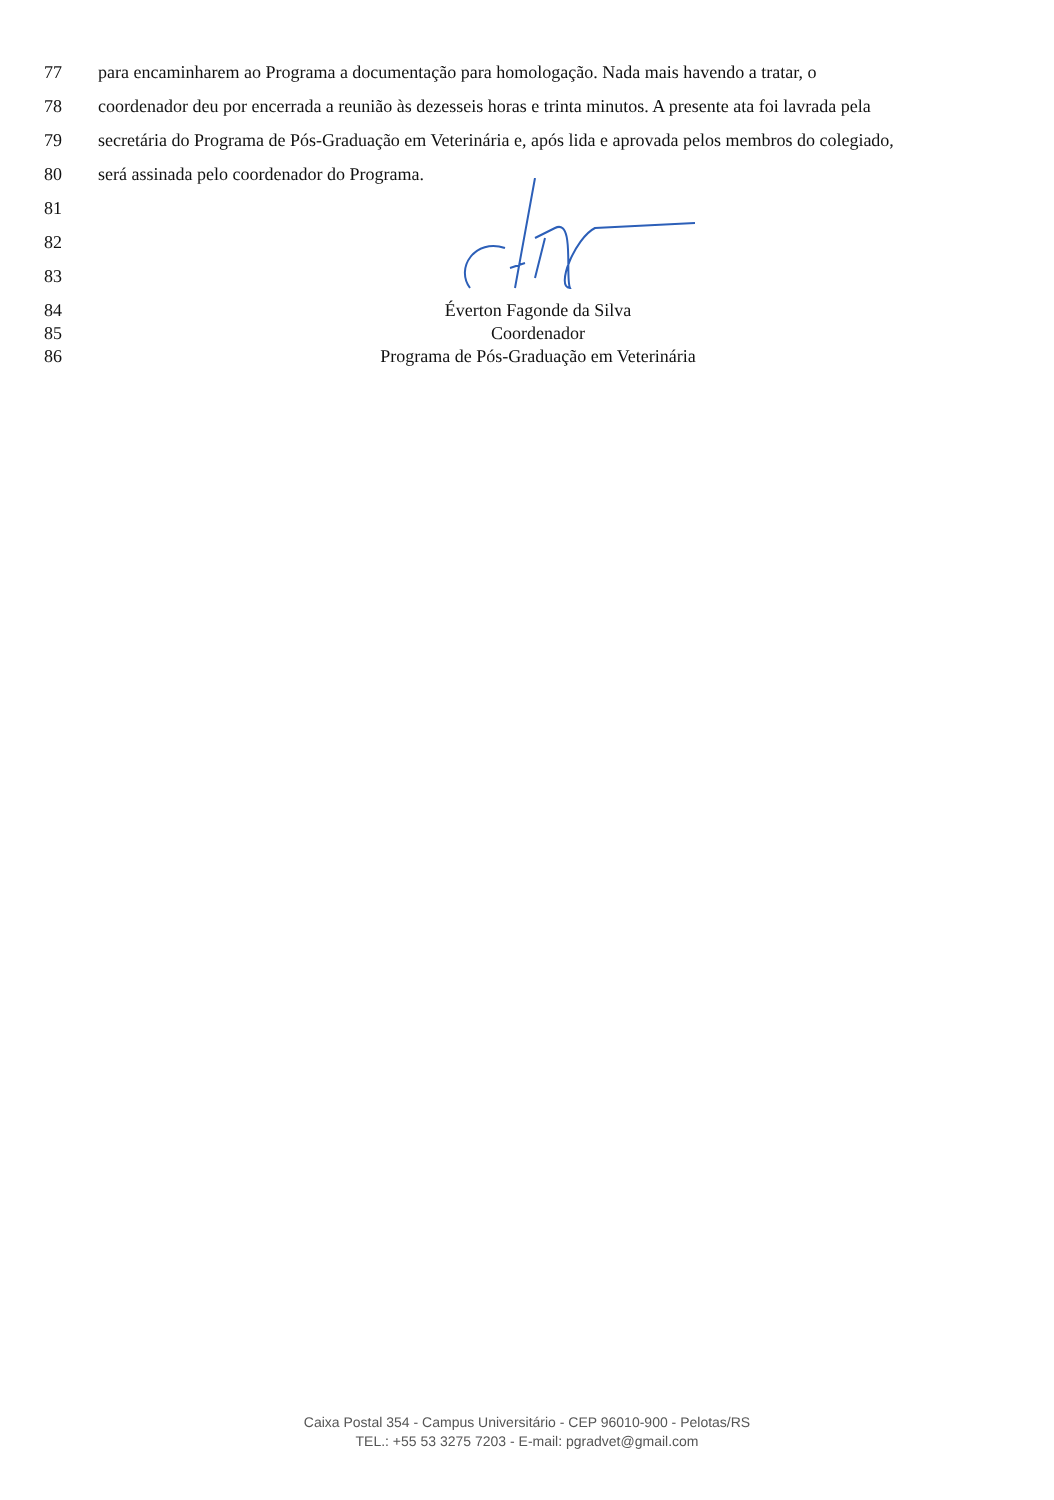77 para encaminharem ao Programa a documentação para homologação. Nada mais havendo a tratar, o
78 coordenador deu por encerrada a reunião às dezesseis horas e trinta minutos. A presente ata foi lavrada pela
79 secretária do Programa de Pós-Graduação em Veterinária e, após lida e aprovada pelos membros do colegiado,
80 será assinada pelo coordenador do Programa.
81
82
83
84 Éverton Fagonde da Silva
85 Coordenador
86 Programa de Pós-Graduação em Veterinária
Caixa Postal 354 - Campus Universitário - CEP 96010-900 - Pelotas/RS
TEL.: +55 53 3275 7203 - E-mail: pgradvet@gmail.com